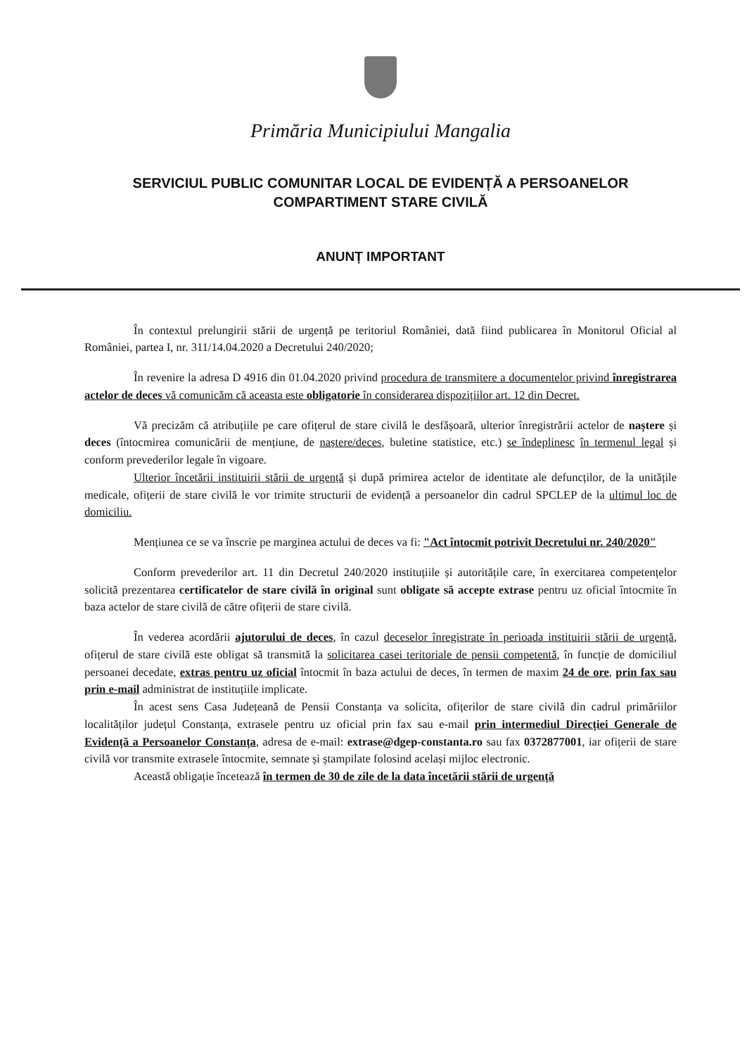Primăria Municipiului Mangalia
SERVICIUL PUBLIC COMUNITAR LOCAL DE EVIDENȚĂ A PERSOANELOR
COMPARTIMENT STARE CIVILĂ
ANUNȚ IMPORTANT
În contextul prelungirii stării de urgență pe teritoriul României, dată fiind publicarea în Monitorul Oficial al României, partea I, nr. 311/14.04.2020 a Decretului 240/2020;
În revenire la adresa D 4916 din 01.04.2020 privind procedura de transmitere a documentelor privind înregistrarea actelor de deces vă comunicăm că aceasta este obligatorie în considerarea dispozițiilor art. 12 din Decret.
Vă precizăm că atribuțiile pe care ofițerul de stare civilă le desfășoară, ulterior înregistrării actelor de naștere și deces (întocmirea comunicării de mențiune, de naștere/deces, buletine statistice, etc.) se îndeplinesc în termenul legal și conform prevederilor legale în vigoare.
Ulterior încetării instituirii stării de urgență și după primirea actelor de identitate ale defuncților, de la unitățile medicale, ofițerii de stare civilă le vor trimite structurii de evidență a persoanelor din cadrul SPCLEP de la ultimul loc de domiciliu.
Mențiunea ce se va înscrie pe marginea actului de deces va fi: "Act întocmit potrivit Decretului nr. 240/2020"
Conform prevederilor art. 11 din Decretul 240/2020 instituțiile și autoritățile care, în exercitarea competențelor solicită prezentarea certificatelor de stare civilă în original sunt obligate să accepte extrase pentru uz oficial întocmite în baza actelor de stare civilă de către ofițerii de stare civilă.
În vederea acordării ajutorului de deces, în cazul deceselor înregistrate în perioada instituirii stării de urgență, ofițerul de stare civilă este obligat să transmită la solicitarea casei teritoriale de pensii competentă, în funcție de domiciliul persoanei decedate, extras pentru uz oficial întocmit în baza actului de deces, în termen de maxim 24 de ore, prin fax sau prin e-mail administrat de instituțiile implicate.
În acest sens Casa Județeană de Pensii Constanța va solicita, ofițerilor de stare civilă din cadrul primăriilor localităților județul Constanța, extrasele pentru uz oficial prin fax sau e-mail prin intermediul Direcției Generale de Evidență a Persoanelor Constanța, adresa de e-mail: extrase@dgep-constanta.ro sau fax 0372877001, iar ofițerii de stare civilă vor transmite extrasele întocmite, semnate și ștampilate folosind același mijloc electronic.
Această obligație încetează în termen de 30 de zile de la data încetării stării de urgență